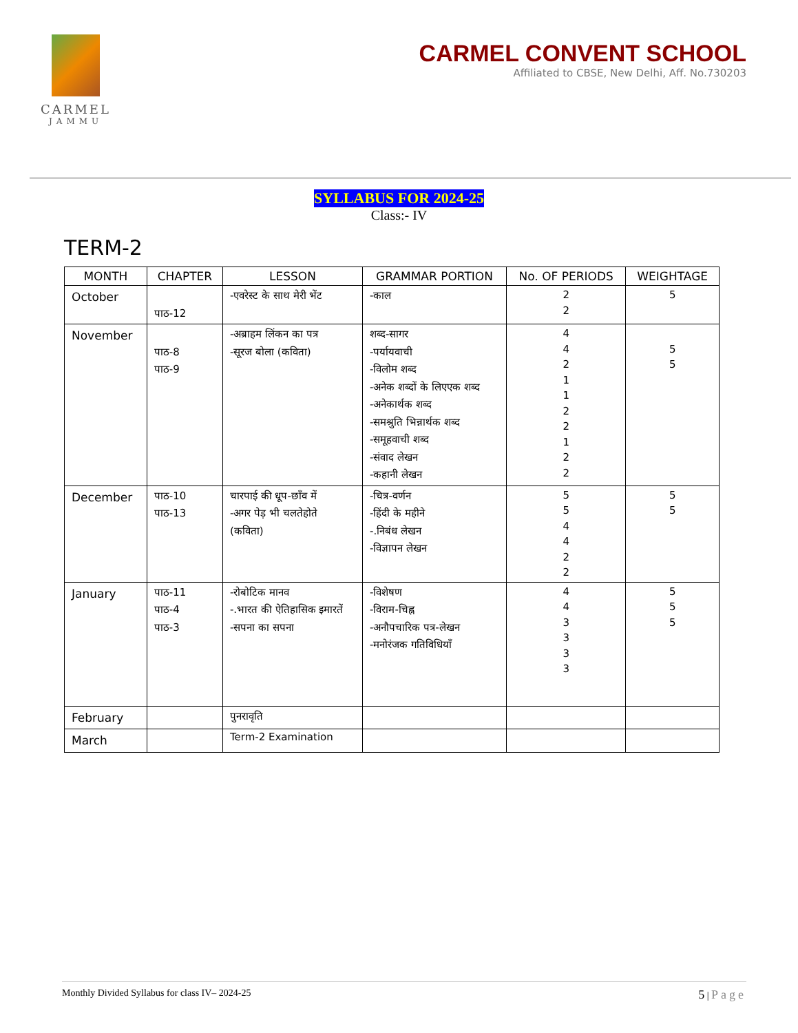CARMEL
JAMMU
CARMEL CONVENT SCHOOL
Affiliated to CBSE, New Delhi, Aff. No.730203
SYLLABUS FOR 2024-25
Class:- IV
TERM-2
| MONTH | CHAPTER | LESSON | GRAMMAR PORTION | No. OF PERIODS | WEIGHTAGE |
| --- | --- | --- | --- | --- | --- |
| October | पाठ-12 | -एवरेस्ट के साथ मेरी भेंट | -काल | 2 2 | 5 |
| November | पाठ-8 पाठ-9 | -अब्राहम लिंकन का पत्र -सूरज बोला (कविता) | शब्द-सागर -पर्यायवाची -विलोम शब्द -अनेक शब्दों के लिएएक शब्द -अनेकार्थक शब्द -समश्रुति भिन्नार्थक शब्द -समूहवाची शब्द -संवाद लेखन -कहानी लेखन | 4 4 2 1 1 2 2 1 2 2 | 5 5 |
| December | पाठ-10 पाठ-13 | चारपाई की धूप-छाँव में -अगर पेड़ भी चलतेहोते (कविता) | -चित्र-वर्णन -हिंदी के महीने -.निबंध लेखन -विज्ञापन लेखन | 5 5 4 4 2 2 | 5 5 |
| January | पाठ-11 पाठ-4 पाठ-3 | -रोबोटिक मानव -.भारत की ऐतिहासिक इमारतें -सपना का सपना | -विशेषण -विराम-चिह्न -अनौपचारिक पत्र-लेखन -मनोरंजक गतिविधियाँ | 4 4 3 3 3 3 | 5 5 5 |
| February | | पुनरावृति | | | |
| March | | Term-2 Examination | | | |
Monthly Divided Syllabus for class IV– 2024-25 5 | Page